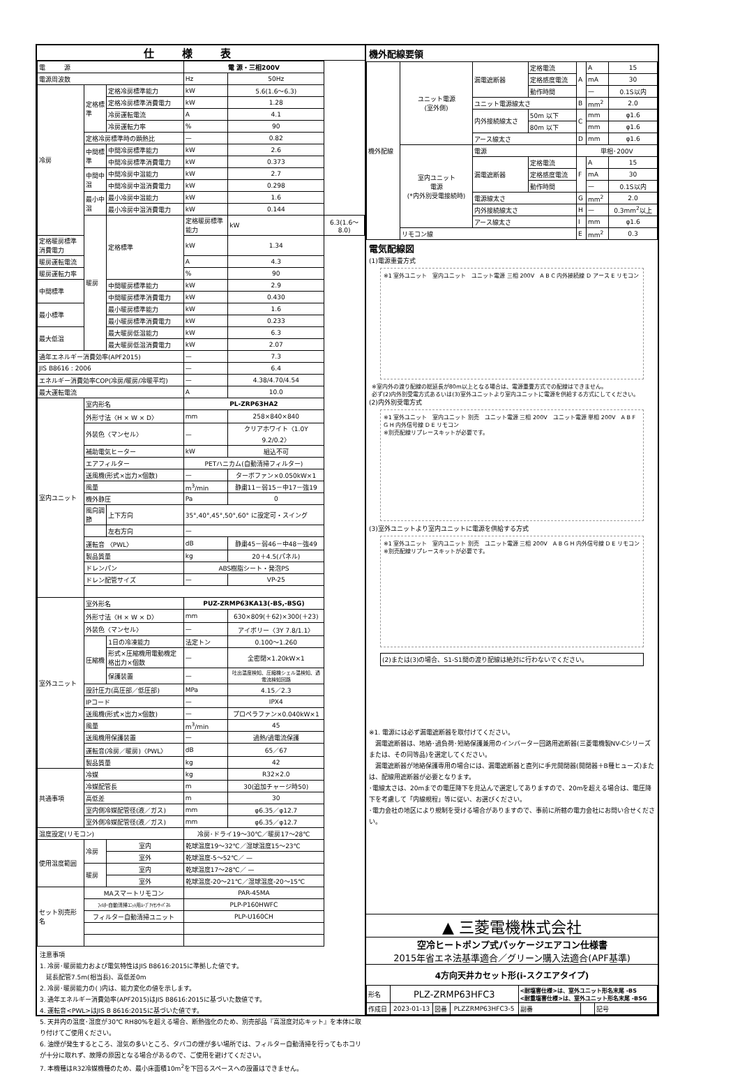仕様表
| 電 源 | | | 電 源・三相200V | | |
| 電源周波数 | | | Hz | 50Hz | |
| 冷房 | 定格標準 | 定格冷房標準能力 | kW | 5.6(1.6〜6.3) | |
| | | 定格冷房標準消費電力 | kW | 1.28 | |
| | | 冷房運転電流 | A | 4.1 | |
| | | 冷房運転力率 | % | 90 | |
| | 定格冷房標準時の顕熱比 | | — | 0.82 | |
| | 中間標準 | 中間冷房標準能力 | kW | 2.6 | |
| | | 中間冷房標準消費電力 | kW | 0.373 | |
| | 中間中温 | 中間冷房中温能力 | kW | 2.7 | |
| | | 中間冷房中温消費電力 | kW | 0.298 | |
| | 最小中温 | 最小冷房中温能力 | kW | 1.6 | |
| | | 最小冷房中温消費電力 | kW | 0.144 | |
| | 暖房 | 定格標準 | 定格暖房標準能力 | kW | 6.3(1.6〜8.0) |
| 定格暖房標準消費電力 | | | kW | 1.34 | |
| 暖房運転電流 | | | A | 4.3 | |
| 暖房運転力率 | | | % | 90 | |
| 中間標準 | | 中間暖房標準能力 | kW | 2.9 | |
| | | 中間暖房標準消費電力 | kW | 0.430 | |
| 最小標準 | | 最小暖房標準能力 | kW | 1.6 | |
| | | 最小暖房標準消費電力 | kW | 0.233 | |
| 最大低温 | | 最大暖房低温能力 | kW | 6.3 | |
| | | 最大暖房低温消費電力 | kW | 2.07 | |
| 通年エネルギー消費効率(APF2015) | | | — | 7.3 | |
| JIS B8616 : 2006 | | | — | 6.4 | |
| エネルギー消費効率COP(冷房/暖房/冷暖平均) | | | — | 4.38/4.70/4.54 | |
| 最大運転電流 | | | A | 10.0 | |
| 室内ユニット | 室内形名 | | PL-ZRP63HA2 | | |
| | 外形寸法〈H × W × D〉 | | mm | 258×840×840 | |
| | 外装色〈マンセル〉 | | — | クリアホワイト〈1.0Y 9.2/0.2〉 | |
| | 補助電気ヒーター | | kW | 組込不可 | |
| | エアフィルター | | PETハニカム(自動清掃フィルター) | | |
| | 送風機(形式×出力×個数) | | — | ターボファン×0.050kW×1 | |
| | 風量 | | m<sup>3</sup>/min | 静粛11－弱15－中17－強19 | |
| | 機外静圧 | | Pa | 0 | |
| | 風向調節 | 上下方向 | 35°,40°,45°,50°,60° に設定可・スイング | | |
| | | 左右方向 | — | | |
| | 運転音 〈PWL〉 | | dB | 静粛45－弱46－中48－強49 | |
| | 製品質量 | | kg | 20＋4.5(パネル) | |
| | ドレンパン | | ABS樹脂シート・発泡PS | | |
| | ドレン配管サイズ | | — | VP-25 | |
| 室外ユニット | 室外形名 | | PUZ-ZRMP63KA13(-BS,-BSG) | | |
| | 外形寸法〈H × W × D〉 | | mm | 630×809(＋62)×300(＋23) | |
| | 外装色〈マンセル〉 | | — | アイボリー〈3Y 7.8/1.1〉 | |
| | 圧縮機 | 1日の冷凍能力 | 法定トン | 0.100〜1.260 | |
| | | 形式×圧縮機用電動機定格出力×個数 | — | 全密閉×1.20kW×1 | |
| | | 保護装置 | — | 吐出温度検知、圧縮機シェル温検知、過電流検知回路 | |
| | 設計圧力(高圧部／低圧部) | | MPa | 4.15／2.3 | |
| | IPコード | | — | IPX4 | |
| | 送風機(形式×出力×個数) | | — | プロペラファン×0.040kW×1 | |
| | 風量 | | m<sup>3</sup>/min | 45 | |
| | 送風機用保護装置 | | — | 過熱/過電流保護 | |
| | 運転音(冷房／暖房)〈PWL〉 | | dB | 65／67 | |
| | 製品質量 | | kg | 42 | |
| 共通事項 | 冷媒 | | kg | R32×2.0 | |
| | 冷媒配管長 | | m | 30(追加チャージ時50) | |
| | 高低差 | | m | 30 | |
| | 室内側冷媒配管径(液／ガス) | | mm | φ6.35／φ12.7 | |
| | 室外側冷媒配管径(液／ガス) | | mm | φ6.35／φ12.7 | |
| 温度設定(リモコン) | | | 冷房･ドライ19〜30℃／暖房17〜28℃ | | |
| 使用温度範囲 | 冷房 | 室内 | 乾球温度19〜32℃／湿球温度15〜23℃ | | |
| | | 室外 | 乾球温度-5〜52℃／ — | | |
| | 暖房 | 室内 | 乾球温度17〜28℃／ — | | |
| | | 室外 | 乾球温度-20〜21℃／湿球温度-20〜15℃ | | |
| セット別売形名 | MAスマートリモコン | | PAR-45MA | | |
| | ﾌｨﾙﾀｰ自動清掃ﾕﾆｯﾄ用ﾑｰﾌﾞｱｲｾﾝｻｰﾊﾟﾈﾙ | | PLP-P160HWFC | | |
| | フィルター自動清掃ユニット | | PLP-U160CH | | |
注意事項
1. 冷房･暖房能力および電気特性はJIS B8616:2015に準拠した値です。
　延長配管7.5m(相当長)、高低差0m
2. 冷房･暖房能力の( )内は、能力変化の値を示します。
3. 通年エネルギー消費効率(APF2015)はJIS B8616:2015に基づいた数値です。
4. 運転音<PWL>はJIS B 8616:2015に基づいた値です。
5. 天井内の温度･湿度が30℃ RH80%を超える場合、断熱強化のため、別売部品『高湿度対応キット』を本体に取り付けてご使用ください。
6. 油煙が発生するところ、湿気の多いところ、タバコの煙が多い場所では、フィルター自動清掃を行ってもホコリが十分に取れず、故障の原因となる場合があるので、ご使用を避けてください。
7. 本機種はR32冷媒機種のため、最小床面積10m<sup>2</sup>を下回るスペースへの設置はできません。
機外配線要領
| 機外配線 | ユニット電源 (室外側) | 漏電遮断器 | 定格電流 | A | A | 15 |
| | | | 定格感度電流 | | mA | 30 |
| | | | 動作時間 | | — | 0.1S以内 |
| | | ユニット電源線太さ | | B | mm<sup>2</sup> | 2.0 |
| | | 内外接続線太さ | 50m 以下 | C | mm | φ1.6 |
| | | | 80m 以下 | | mm | φ1.6 |
| | | アース線太さ | | D | mm | φ1.6 |
| | 室内ユニット 電源 (*内外別受電接続時) | 電源 | | 単相･200V | | |
| | | 漏電遮断器 | 定格電流 | F | A | 15 |
| | | | 定格感度電流 | | mA | 30 |
| | | | 動作時間 | | — | 0.1S以内 |
| | | 電源線太さ | | G | mm<sup>2</sup> | 2.0 |
| | | 内外接続線太さ | | H | — | 0.3mm<sup>2</sup>以上 |
| | | アース線太さ | | I | mm | φ1.6 |
| | リモコン線 | | | E | mm<sup>2</sup> | 0.3 |
電気配線図
(1)電源重畳方式
※1 室外ユニット　室内ユニット　ユニット電源 三相 200V　A B C 内外接続線 D アース E リモコン
※室内外の渡り配線の総延長が80m以上となる場合は、電源重畳方式での配線はできません。
必ず(2)内外別受電方式あるいは(3)室外ユニットより室内ユニットに電源を供給する方式にしてください。
(2)内外別受電方式
※1 室外ユニット　室内ユニット 別売　ユニット電源 三相 200V　ユニット電源 単相 200V　A B F G H 内外信号線 D E リモコン
※別売配線リプレースキットが必要です。
(3)室外ユニットより室内ユニットに電源を供給する方式
※1 室外ユニット　室内ユニット 別売　ユニット電源 三相 200V　A B G H 内外信号線 D E リモコン
※別売配線リプレースキットが必要です。
(2)または(3)の場合、S1-S1間の渡り配線は絶対に行わないでください。
※1. 電源には必ず漏電遮断器を取付けてください。
　漏電遮断器は、地絡･過負荷･短絡保護兼用のインバーター回路用遮断器(三菱電機製NV-Cシリーズまたは、その同等品)を選定してください。
　漏電遮断器が地絡保護専用の場合には、漏電遮断器と直列に手元開閉器(開閉器＋B種ヒューズ)または、配線用遮断器が必要となります。
･電線太さは、20mまでの電圧降下を見込んで選定してありますので、20mを超える場合は、電圧降下を考慮して「内線規程」等に従い、お選びください。
･電力会社の地区により規制を受ける場合がありますので、事前に所轄の電力会社にお問い合せください。
▲ 三菱電機株式会社
空冷ヒートポンプ式パッケージエアコン仕様書
2015年省エネ法基準適合／グリーン購入法適合(APF基準)
4方向天井カセット形(i-スクエアタイプ)
| 形名 | PLZ-ZRMP63HFC3 | | | <耐塩害仕様>は、室外ユニット形名末尾 -BS <耐重塩害仕様>は、室外ユニット形名末尾 -BSG | | |
| 作成日 | 2023-01-13 | 図番 | PLZZRMP63HFC3-5 | 副番 | | 記号 |